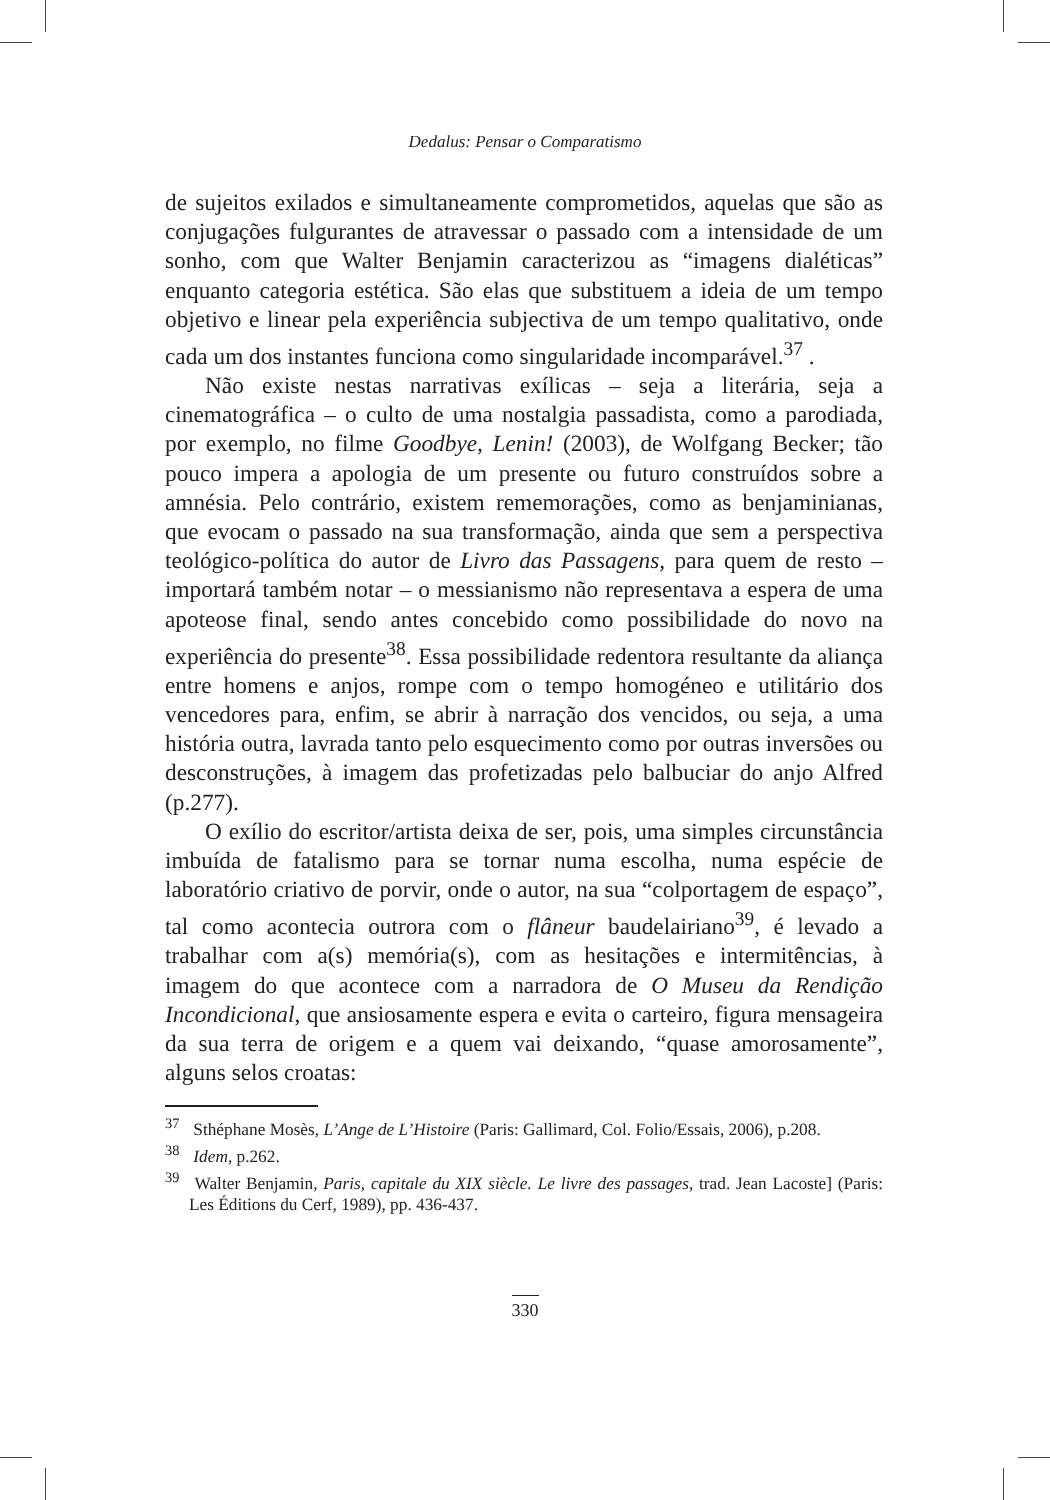Dedalus: Pensar o Comparatismo
de sujeitos exilados e simultaneamente comprometidos, aquelas que são as conjugações fulgurantes de atravessar o passado com a intensidade de um sonho, com que Walter Benjamin caracterizou as “imagens dialéticas” enquanto categoria estética. São elas que substituem a ideia de um tempo objetivo e linear pela experiência subjectiva de um tempo qualitativo, onde cada um dos instantes funciona como singularidade incomparável.<sup>37</sup> .
Não existe nestas narrativas exílicas – seja a literária, seja a cinematográfica – o culto de uma nostalgia passadista, como a parodiada, por exemplo, no filme Goodbye, Lenin! (2003), de Wolfgang Becker; tão pouco impera a apologia de um presente ou futuro construídos sobre a amnésia. Pelo contrário, existem rememorações, como as benjaminianas, que evocam o passado na sua transformação, ainda que sem a perspectiva teológico-política do autor de Livro das Passagens, para quem de resto – importará também notar – o messianismo não representava a espera de uma apoteose final, sendo antes concebido como possibilidade do novo na experiência do presente<sup>38</sup>. Essa possibilidade redentora resultante da aliança entre homens e anjos, rompe com o tempo homogéneo e utilitário dos vencedores para, enfim, se abrir à narração dos vencidos, ou seja, a uma história outra, lavrada tanto pelo esquecimento como por outras inversões ou desconstruções, à imagem das profetizadas pelo balbuciar do anjo Alfred (p.277).
O exílio do escritor/artista deixa de ser, pois, uma simples circunstância imbuída de fatalismo para se tornar numa escolha, numa espécie de laboratório criativo de porvir, onde o autor, na sua “colportagem de espaço”, tal como acontecia outrora com o flâneur baudelairiano<sup>39</sup>, é levado a trabalhar com a(s) memória(s), com as hesitações e intermitências, à imagem do que acontece com a narradora de O Museu da Rendição Incondicional, que ansiosamente espera e evita o carteiro, figura mensageira da sua terra de origem e a quem vai deixando, “quase amorosamente”, alguns selos croatas:
<sup>37</sup> Sthéphane Mosès, L’Ange de L’Histoire (Paris: Gallimard, Col. Folio/Essais, 2006), p.208.
<sup>38</sup> Idem, p.262.
<sup>39</sup> Walter Benjamin, Paris, capitale du XIX siècle. Le livre des passages, trad. Jean Lacoste] (Paris: Les Éditions du Cerf, 1989), pp. 436-437.
330